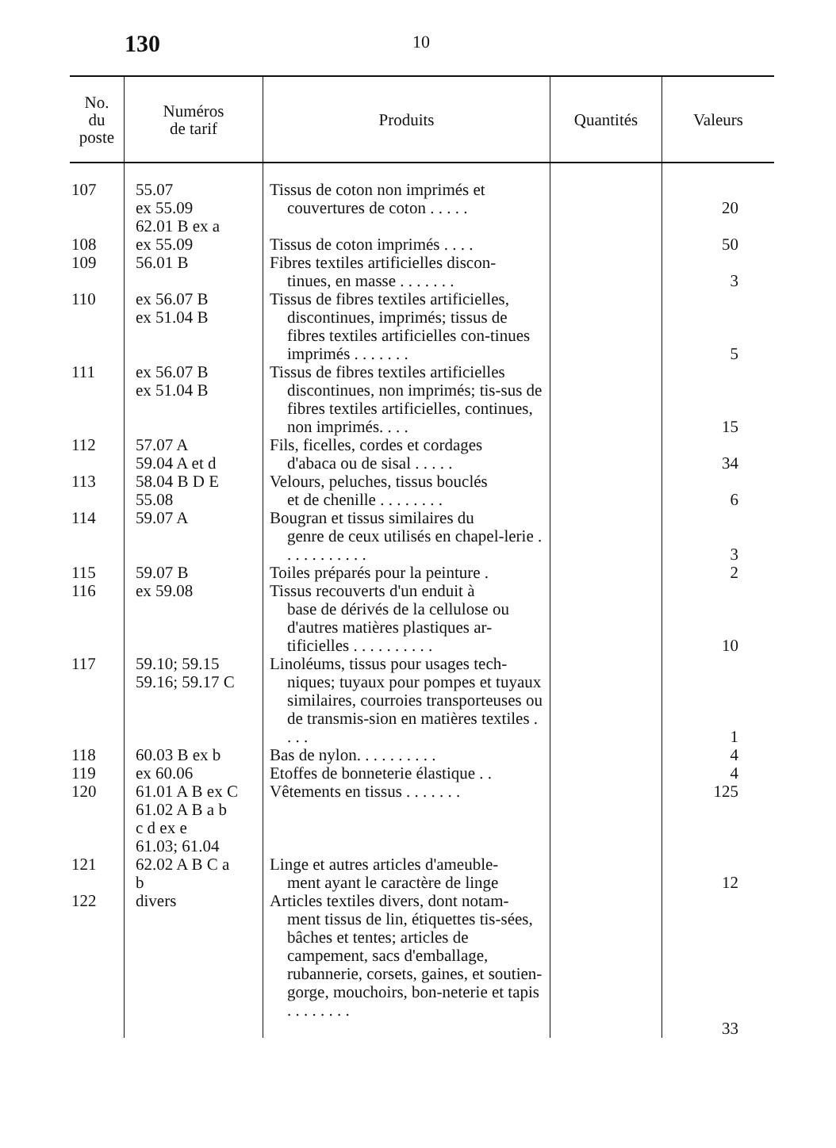130 10
| No. du poste | Numéros de tarif | Produits | Quantités | Valeurs |
| --- | --- | --- | --- | --- |
| 107 108 109 110 111 112 113 114 115 116 117 118 119 120 121 122 | 55.07 ex 55.09 62.01 B ex a ex 55.09 56.01 B ex 56.07 B ex 51.04 B ex 56.07 B ex 51.04 B 57.07 A 59.04 A et d 58.04 B D E 55.08 59.07 A 59.07 B ex 59.08 59.10; 59.15 59.16; 59.17 C 60.03 B ex b ex 60.06 61.01 A B ex C 61.02 A B a b c d ex e 61.03; 61.04 62.02 A B C a b divers | Tissus de coton non imprimés et couvertures de coton . . . . . Tissus de coton imprimés . . . . Fibres textiles artificielles discon- tinues, en masse . . . . . . . Tissus de fibres textiles artificielles, discontinues, imprimés; tissus de fibres textiles artificielles con-tinues imprimés . . . . . . . Tissus de fibres textiles artificielles discontinues, non imprimés; tis-sus de fibres textiles artificielles, continues, non imprimés. . . . Fils, ficelles, cordes et cordages d'abaca ou de sisal . . . . . Velours, peluches, tissus bouclés et de chenille . . . . . . . . Bougran et tissus similaires du genre de ceux utilisés en chapel-lerie . . . . . . . . . . . Toiles préparés pour la peinture . Tissus recouverts d'un enduit à base de dérivés de la cellulose ou d'autres matières plastiques ar-tificielles . . . . . . . . . . Linoléums, tissus pour usages tech- niques; tuyaux pour pompes et tuyaux similaires, courroies transporteuses ou de transmis-sion en matières textiles . . . . Bas de nylon. . . . . . . . . . Etoffes de bonneterie élastique . . Vêtements en tissus . . . . . . . Linge et autres articles d'ameuble- ment ayant le caractère de linge Articles textiles divers, dont notam- ment tissus de lin, étiquettes tis-sées, bâches et tentes; articles de campement, sacs d'emballage, rubannerie, corsets, gaines, et soutien-gorge, mouchoirs, bon-neterie et tapis . . . . . . . . | | 20 50 3 5 15 34 6 3 2 10 1 4 4 125 12 33 |